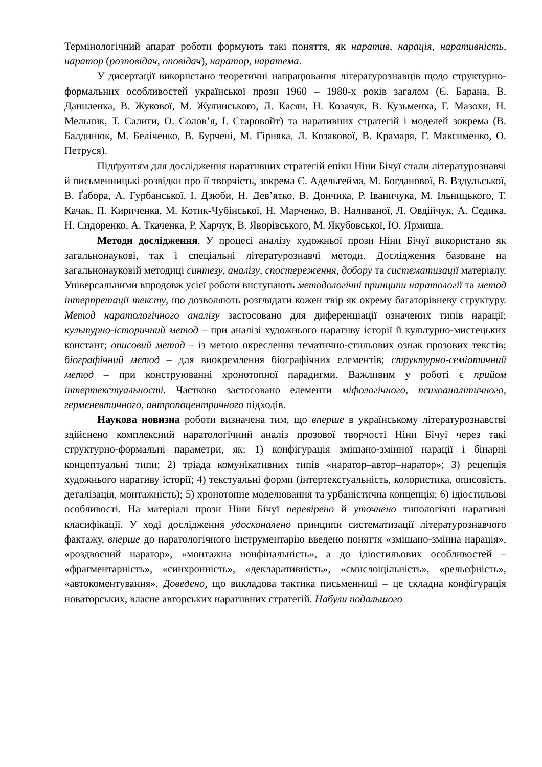Термінологічний апарат роботи формують такі поняття, як наратив, нарація, наративність, наратор (розповідач, оповідач), наратор, наратема.
У дисертації використано теоретичні напрацювання літературознавців щодо структурно-формальних особливостей української прози 1960 – 1980-х років загалом (Є. Барана, В. Даниленка, В. Жукової, М. Жулинського, Л. Касян, Н. Козачук, В. Кузьменка, Г. Мазохи, Н. Мельник, Т. Салиги, О. Солов’я, І. Старовойт) та наративних стратегій і моделей зокрема (В. Балдинюк, М. Беліченко, В. Бурчені, М. Гірняка, Л. Козакової, В. Крамаря, Г. Максименко, О. Петруся).
Підґрунтям для дослідження наративних стратегій епіки Ніни Бічуї стали літературознавчі й письменницькі розвідки про її творчість, зокрема Є. Адельгейма, М. Богданової, В. Вздульської, В. Ґабора, А. Гурбанської, І. Дзюби, Н. Дев’ятко, В. Дончика, Р. Іваничука, М. Ільницького, Т. Качак, П. Кириченка, М. Котик-Чубінської, Н. Марченко, В. Наливаної, Л. Овдійчук, А. Седика, Н. Сидоренко, А. Ткаченка, Р. Харчук, В. Яворівського, М. Якубовської, Ю. Ярмиша.
Методи дослідження. У процесі аналізу художньої прози Ніни Бічуї використано як загальнонаукові, так і спеціальні літературознавчі методи. Дослідження базоване на загальнонауковій методиці синтезу, аналізу, спостереження, добору та систематизації матеріалу. Універсальними впродовж усієї роботи виступають методологічні принципи наратології та метод інтерпретації тексту, що дозволяють розглядати кожен твір як окрему багаторівневу структуру. Метод наратологічного аналізу застосовано для диференціації означених типів нарації; культурно-історичний метод – при аналізі художнього наративу історії й культурно-мистецьких констант; описовий метод – із метою окреслення тематично-стильових ознак прозових текстів; біографічний метод – для виокремлення біографічних елементів; структурно-семіотичний метод – при конструюванні хронотопної парадигми. Важливим у роботі є прийом інтертекстуальності. Частково застосовано елементи міфологічного, психоаналітичного, герменевтичного, антропоцентричного підходів.
Наукова новизна роботи визначена тим, що вперше в українському літературознавстві здійснено комплексний наратологічний аналіз прозової творчості Ніни Бічуї через такі структурно-формальні параметри, як: 1) конфігурація змішано-змінної нарації і бінарні концептуальні типи; 2) тріада комунікативних типів «наратор–автор–наратор»; 3) рецепція художнього наративу історії; 4) текстуальні форми (інтертекстуальність, колористика, описовість, деталізація, монтажність); 5) хронотопне моделювання та урбаністична концепція; 6) ідіостильові особливості. На матеріалі прози Ніни Бічуї перевірено й уточнено типологічні наративні класифікації. У ході дослідження удосконалено принципи систематизації літературознавчого фактажу, вперше до наратологічного інструментарію введено поняття «змішано-змінна нарація», «роздвоєний наратор», «монтажна нонфінальність», а до ідіостильових особливостей – «фрагментарність», «синхронність», «декларативність», «смислощільність», «рельєфність», «автокоментування». Доведено, що викладова тактика письменниці – це складна конфігурація новаторських, власне авторських наративних стратегій. Набули подальшого